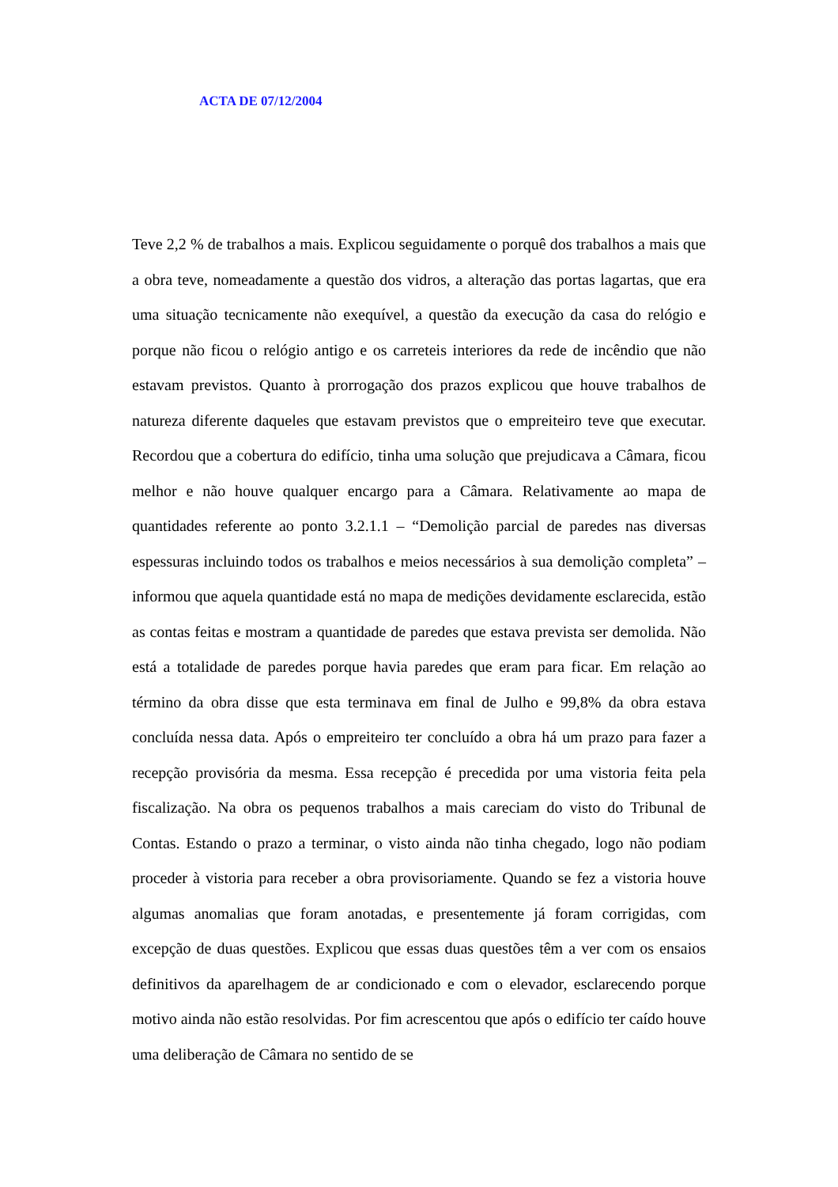ACTA DE 07/12/2004
Teve 2,2 % de trabalhos a mais. Explicou seguidamente o porquê dos trabalhos a mais que a obra teve, nomeadamente a questão dos vidros, a alteração das portas lagartas, que era uma situação tecnicamente não exequível, a questão da execução da casa do relógio e porque não ficou o relógio antigo e os carreteis interiores da rede de incêndio que não estavam previstos. Quanto à prorrogação dos prazos explicou que houve trabalhos de natureza diferente daqueles que estavam previstos que o empreiteiro teve que executar. Recordou que a cobertura do edifício, tinha uma solução que prejudicava a Câmara, ficou melhor e não houve qualquer encargo para a Câmara. Relativamente ao mapa de quantidades referente ao ponto 3.2.1.1 – “Demolição parcial de paredes nas diversas espessuras incluindo todos os trabalhos e meios necessários à sua demolição completa” – informou que aquela quantidade está no mapa de medições devidamente esclarecida, estão as contas feitas e mostram a quantidade de paredes que estava prevista ser demolida. Não está a totalidade de paredes porque havia paredes que eram para ficar. Em relação ao término da obra disse que esta terminava em final de Julho e 99,8% da obra estava concluída nessa data. Após o empreiteiro ter concluído a obra há um prazo para fazer a recepção provisória da mesma. Essa recepção é precedida por uma vistoria feita pela fiscalização. Na obra os pequenos trabalhos a mais careciam do visto do Tribunal de Contas. Estando o prazo a terminar, o visto ainda não tinha chegado, logo não podiam proceder à vistoria para receber a obra provisoriamente. Quando se fez a vistoria houve algumas anomalias que foram anotadas, e presentemente já foram corrigidas, com excepção de duas questões. Explicou que essas duas questões têm a ver com os ensaios definitivos da aparelhagem de ar condicionado e com o elevador, esclarecendo porque motivo ainda não estão resolvidas. Por fim acrescentou que após o edifício ter caído houve uma deliberação de Câmara no sentido de se